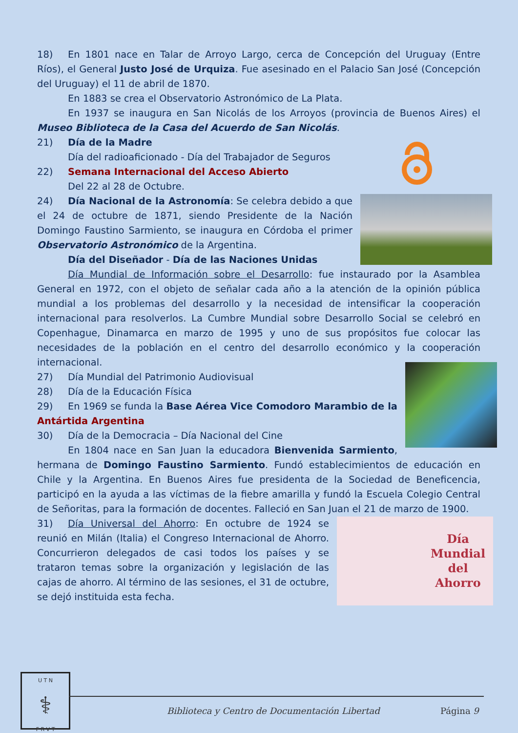18) En 1801 nace en Talar de Arroyo Largo, cerca de Concepción del Uruguay (Entre Ríos), el General Justo José de Urquiza. Fue asesinado en el Palacio San José (Concepción del Uruguay) el 11 de abril de 1870.
En 1883 se crea el Observatorio Astronómico de La Plata.
En 1937 se inaugura en San Nicolás de los Arroyos (provincia de Buenos Aires) el Museo Biblioteca de la Casa del Acuerdo de San Nicolás.
21) Día de la Madre
Día del radioaficionado - Día del Trabajador de Seguros
22) Semana Internacional del Acceso Abierto
Del 22 al 28 de Octubre.
24) Día Nacional de la Astronomía: Se celebra debido a que el 24 de octubre de 1871, siendo Presidente de la Nación Domingo Faustino Sarmiento, se inaugura en Córdoba el primer Observatorio Astronómico de la Argentina.
Día del Diseñador - Día de las Naciones Unidas
Día Mundial de Información sobre el Desarrollo: fue instaurado por la Asamblea General en 1972, con el objeto de señalar cada año a la atención de la opinión pública mundial a los problemas del desarrollo y la necesidad de intensificar la cooperación internacional para resolverlos. La Cumbre Mundial sobre Desarrollo Social se celebró en Copenhague, Dinamarca en marzo de 1995 y uno de sus propósitos fue colocar las necesidades de la población en el centro del desarrollo económico y la cooperación internacional.
27) Día Mundial del Patrimonio Audiovisual
28) Día de la Educación Física
29) En 1969 se funda la Base Aérea Vice Comodoro Marambio de la Antártida Argentina
30) Día de la Democracia – Día Nacional del Cine
En 1804 nace en San Juan la educadora Bienvenida Sarmiento, hermana de Domingo Faustino Sarmiento. Fundó establecimientos de educación en Chile y la Argentina. En Buenos Aires fue presidenta de la Sociedad de Beneficencia, participó en la ayuda a las víctimas de la fiebre amarilla y fundó la Escuela Colegio Central de Señoritas, para la formación de docentes. Falleció en San Juan el 21 de marzo de 1900.
Día
Mundial
del
Ahorro
31) Día Universal del Ahorro: En octubre de 1924 se reunió en Milán (Italia) el Congreso Internacional de Ahorro. Concurrieron delegados de casi todos los países y se trataron temas sobre la organización y legislación de las cajas de ahorro. Al término de las sesiones, el 31 de octubre, se dejó instituida esta fecha.
U T N
⚕
F R V T
Biblioteca y Centro de Documentación Libertad
Página 9